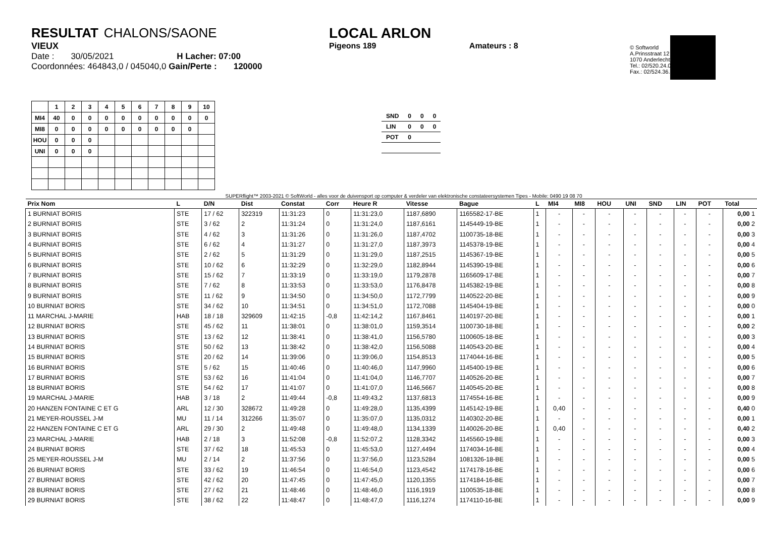RESULTAT CHALONS/SAONE
VIEUX
Date : 30/05/2021 H Lacher: 07:00
Coordonnées: 464843,0 / 045040,0 Gain/Perte : 120000
LOCAL ARLON
Pigeons 189 Amateurs : 8
© Softworld
A.Prinsstraat 12
1070 Anderlecht
Tel.: 02/520.24.02
Fax.: 02/524.36.13
| | 1 | 2 | 3 | 4 | 5 | 6 | 7 | 8 | 9 | 10 |
| --- | --- | --- | --- | --- | --- | --- | --- | --- | --- | --- |
| MI4 | 40 | 0 | 0 | 0 | 0 | 0 | 0 | 0 | 0 | 0 |
| MI8 | 0 | 0 | 0 | 0 | 0 | 0 | 0 | 0 | 0 | |
| HOU | 0 | 0 | 0 | | | | | | | |
| UNI | 0 | 0 | 0 | | | | | | | |
| SND | 0 | 0 | 0 |
| LIN | 0 | 0 | 0 |
| POT | 0 | | |
SUPERflight™ 2003-2021 © SoftWorld - alles voor de duivensport op computer & verdeler van elektronische constateersystemen Tipes - Mobile: 0490 19 08 70
| Prix Nom | L | D/N | Dist | Constat | Corr | Heure R | Vitesse | Bague | L | MI4 | MI8 | HOU | UNI | SND | LIN | POT | Total |
| --- | --- | --- | --- | --- | --- | --- | --- | --- | --- | --- | --- | --- | --- | --- | --- | --- | --- |
| 1 BURNIAT BORIS | STE | 17 / 62 | 322319 | 11:31:23 | 0 | 11:31:23,0 | 1187,6890 | 1165582-17-BE | 1 | - | - | - | - | - | - | - | 0,00 1 |
| 2 BURNIAT BORIS | STE | 3 / 62 | 2 | 11:31:24 | 0 | 11:31:24,0 | 1187,6161 | 1145449-19-BE | 1 | - | - | - | - | - | - | - | 0,00 2 |
| 3 BURNIAT BORIS | STE | 4 / 62 | 3 | 11:31:26 | 0 | 11:31:26,0 | 1187,4702 | 1100735-18-BE | 1 | - | - | - | - | - | - | - | 0,00 3 |
| 4 BURNIAT BORIS | STE | 6 / 62 | 4 | 11:31:27 | 0 | 11:31:27,0 | 1187,3973 | 1145378-19-BE | 1 | - | - | - | - | - | - | - | 0,00 4 |
| 5 BURNIAT BORIS | STE | 2 / 62 | 5 | 11:31:29 | 0 | 11:31:29,0 | 1187,2515 | 1145367-19-BE | 1 | - | - | - | - | - | - | - | 0,00 5 |
| 6 BURNIAT BORIS | STE | 10 / 62 | 6 | 11:32:29 | 0 | 11:32:29,0 | 1182,8944 | 1145390-19-BE | 1 | - | - | - | - | - | - | - | 0,00 6 |
| 7 BURNIAT BORIS | STE | 15 / 62 | 7 | 11:33:19 | 0 | 11:33:19,0 | 1179,2878 | 1165609-17-BE | 1 | - | - | - | - | - | - | - | 0,00 7 |
| 8 BURNIAT BORIS | STE | 7 / 62 | 8 | 11:33:53 | 0 | 11:33:53,0 | 1176,8478 | 1145382-19-BE | 1 | - | - | - | - | - | - | - | 0,00 8 |
| 9 BURNIAT BORIS | STE | 11 / 62 | 9 | 11:34:50 | 0 | 11:34:50,0 | 1172,7799 | 1140522-20-BE | 1 | - | - | - | - | - | - | - | 0,00 9 |
| 10 BURNIAT BORIS | STE | 34 / 62 | 10 | 11:34:51 | 0 | 11:34:51,0 | 1172,7088 | 1145404-19-BE | 1 | - | - | - | - | - | - | - | 0,00 0 |
| 11 MARCHAL J-MARIE | HAB | 18 / 18 | 329609 | 11:42:15 | -0,8 | 11:42:14,2 | 1167,8461 | 1140197-20-BE | 1 | - | - | - | - | - | - | - | 0,00 1 |
| 12 BURNIAT BORIS | STE | 45 / 62 | 11 | 11:38:01 | 0 | 11:38:01,0 | 1159,3514 | 1100730-18-BE | 1 | - | - | - | - | - | - | - | 0,00 2 |
| 13 BURNIAT BORIS | STE | 13 / 62 | 12 | 11:38:41 | 0 | 11:38:41,0 | 1156,5780 | 1100605-18-BE | 1 | - | - | - | - | - | - | - | 0,00 3 |
| 14 BURNIAT BORIS | STE | 50 / 62 | 13 | 11:38:42 | 0 | 11:38:42,0 | 1156,5088 | 1140543-20-BE | 1 | - | - | - | - | - | - | - | 0,00 4 |
| 15 BURNIAT BORIS | STE | 20 / 62 | 14 | 11:39:06 | 0 | 11:39:06,0 | 1154,8513 | 1174044-16-BE | 1 | - | - | - | - | - | - | - | 0,00 5 |
| 16 BURNIAT BORIS | STE | 5 / 62 | 15 | 11:40:46 | 0 | 11:40:46,0 | 1147,9960 | 1145400-19-BE | 1 | - | - | - | - | - | - | - | 0,00 6 |
| 17 BURNIAT BORIS | STE | 53 / 62 | 16 | 11:41:04 | 0 | 11:41:04,0 | 1146,7707 | 1140526-20-BE | 1 | - | - | - | - | - | - | - | 0,00 7 |
| 18 BURNIAT BORIS | STE | 54 / 62 | 17 | 11:41:07 | 0 | 11:41:07,0 | 1146,5667 | 1140545-20-BE | 1 | - | - | - | - | - | - | - | 0,00 8 |
| 19 MARCHAL J-MARIE | HAB | 3 / 18 | 2 | 11:49:44 | -0,8 | 11:49:43,2 | 1137,6813 | 1174554-16-BE | 1 | - | - | - | - | - | - | - | 0,00 9 |
| 20 HANZEN FONTAINE C ET G | ARL | 12 / 30 | 328672 | 11:49:28 | 0 | 11:49:28,0 | 1135,4399 | 1145142-19-BE | 1 | 0,40 | - | - | - | - | - | - | 0,40 0 |
| 21 MEYER-ROUSSEL J-M | MU | 11 / 14 | 312266 | 11:35:07 | 0 | 11:35:07,0 | 1135,0312 | 1140302-20-BE | 1 | - | - | - | - | - | - | - | 0,00 1 |
| 22 HANZEN FONTAINE C ET G | ARL | 29 / 30 | 2 | 11:49:48 | 0 | 11:49:48,0 | 1134,1339 | 1140026-20-BE | 1 | 0,40 | - | - | - | - | - | - | 0,40 2 |
| 23 MARCHAL J-MARIE | HAB | 2 / 18 | 3 | 11:52:08 | -0,8 | 11:52:07,2 | 1128,3342 | 1145560-19-BE | 1 | - | - | - | - | - | - | - | 0,00 3 |
| 24 BURNIAT BORIS | STE | 37 / 62 | 18 | 11:45:53 | 0 | 11:45:53,0 | 1127,4494 | 1174034-16-BE | 1 | - | - | - | - | - | - | - | 0,00 4 |
| 25 MEYER-ROUSSEL J-M | MU | 2 / 14 | 2 | 11:37:56 | 0 | 11:37:56,0 | 1123,5284 | 1081326-18-BE | 1 | - | - | - | - | - | - | - | 0,00 5 |
| 26 BURNIAT BORIS | STE | 33 / 62 | 19 | 11:46:54 | 0 | 11:46:54,0 | 1123,4542 | 1174178-16-BE | 1 | - | - | - | - | - | - | - | 0,00 6 |
| 27 BURNIAT BORIS | STE | 42 / 62 | 20 | 11:47:45 | 0 | 11:47:45,0 | 1120,1355 | 1174184-16-BE | 1 | - | - | - | - | - | - | - | 0,00 7 |
| 28 BURNIAT BORIS | STE | 27 / 62 | 21 | 11:48:46 | 0 | 11:48:46,0 | 1116,1919 | 1100535-18-BE | 1 | - | - | - | - | - | - | - | 0,00 8 |
| 29 BURNIAT BORIS | STE | 38 / 62 | 22 | 11:48:47 | 0 | 11:48:47,0 | 1116,1274 | 1174110-16-BE | 1 | - | - | - | - | - | - | - | 0,00 9 |